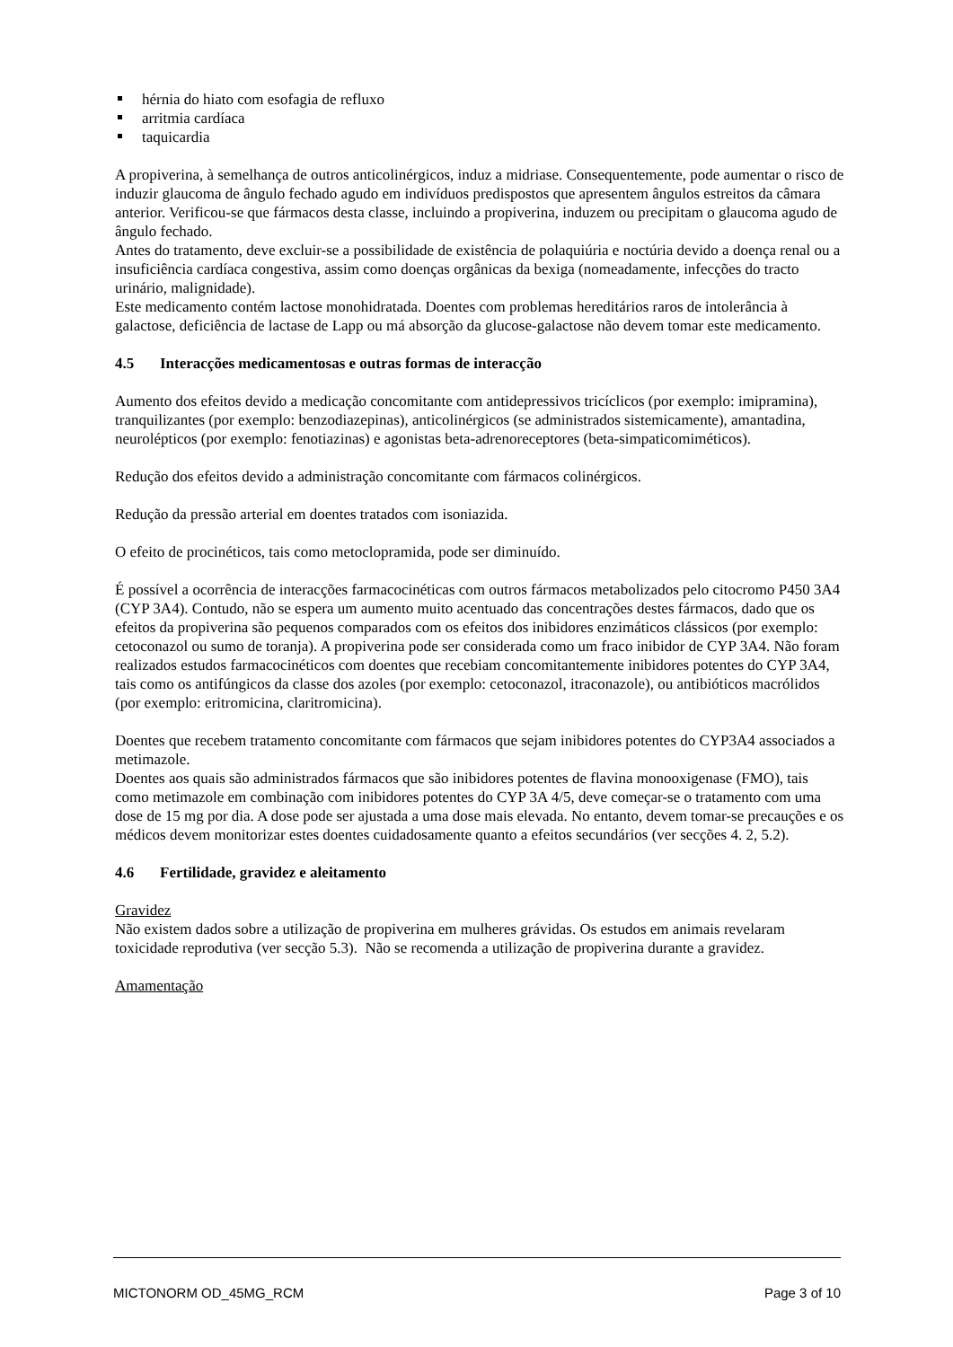hérnia do hiato com esofagia de refluxo
arritmia cardíaca
taquicardia
A propiverina, à semelhança de outros anticolinérgicos, induz a midriase. Consequentemente, pode aumentar o risco de induzir glaucoma de ângulo fechado agudo em indivíduos predispostos que apresentem ângulos estreitos da câmara anterior. Verificou-se que fármacos desta classe, incluindo a propiverina, induzem ou precipitam o glaucoma agudo de ângulo fechado.
Antes do tratamento, deve excluir-se a possibilidade de existência de polaquiúria e noctúria devido a doença renal ou a insuficiência cardíaca congestiva, assim como doenças orgânicas da bexiga (nomeadamente, infecções do tracto urinário, malignidade).
Este medicamento contém lactose monohidratada. Doentes com problemas hereditários raros de intolerância à galactose, deficiência de lactase de Lapp ou má absorção da glucose-galactose não devem tomar este medicamento.
4.5 Interacções medicamentosas e outras formas de interacção
Aumento dos efeitos devido a medicação concomitante com antidepressivos tricíclicos (por exemplo: imipramina), tranquilizantes (por exemplo: benzodiazepinas), anticolinérgicos (se administrados sistemicamente), amantadina, neurolépticos (por exemplo: fenotiazinas) e agonistas beta-adrenoreceptores (beta-simpaticomiméticos).
Redução dos efeitos devido a administração concomitante com fármacos colinérgicos.
Redução da pressão arterial em doentes tratados com isoniazida.
O efeito de procinéticos, tais como metoclopramida, pode ser diminuído.
É possível a ocorrência de interacções farmacocinéticas com outros fármacos metabolizados pelo citocromo P450 3A4 (CYP 3A4). Contudo, não se espera um aumento muito acentuado das concentrações destes fármacos, dado que os efeitos da propiverina são pequenos comparados com os efeitos dos inibidores enzimáticos clássicos (por exemplo: cetoconazol ou sumo de toranja). A propiverina pode ser considerada como um fraco inibidor de CYP 3A4. Não foram realizados estudos farmacocinéticos com doentes que recebiam concomitantemente inibidores potentes do CYP 3A4, tais como os antifúngicos da classe dos azoles (por exemplo: cetoconazol, itraconazole), ou antibióticos macrólidos (por exemplo: eritromicina, claritromicina).
Doentes que recebem tratamento concomitante com fármacos que sejam inibidores potentes do CYP3A4 associados a metimazole.
Doentes aos quais são administrados fármacos que são inibidores potentes de flavina monooxigenase (FMO), tais como metimazole em combinação com inibidores potentes do CYP 3A 4/5, deve começar-se o tratamento com uma dose de 15 mg por dia. A dose pode ser ajustada a uma dose mais elevada. No entanto, devem tomar-se precauções e os médicos devem monitorizar estes doentes cuidadosamente quanto a efeitos secundários (ver secções 4. 2, 5.2).
4.6 Fertilidade, gravidez e aleitamento
Gravidez
Não existem dados sobre a utilização de propiverina em mulheres grávidas. Os estudos em animais revelaram toxicidade reprodutiva (ver secção 5.3). Não se recomenda a utilização de propiverina durante a gravidez.
Amamentação
MICTONORM OD_45MG_RCM Page 3 of 10